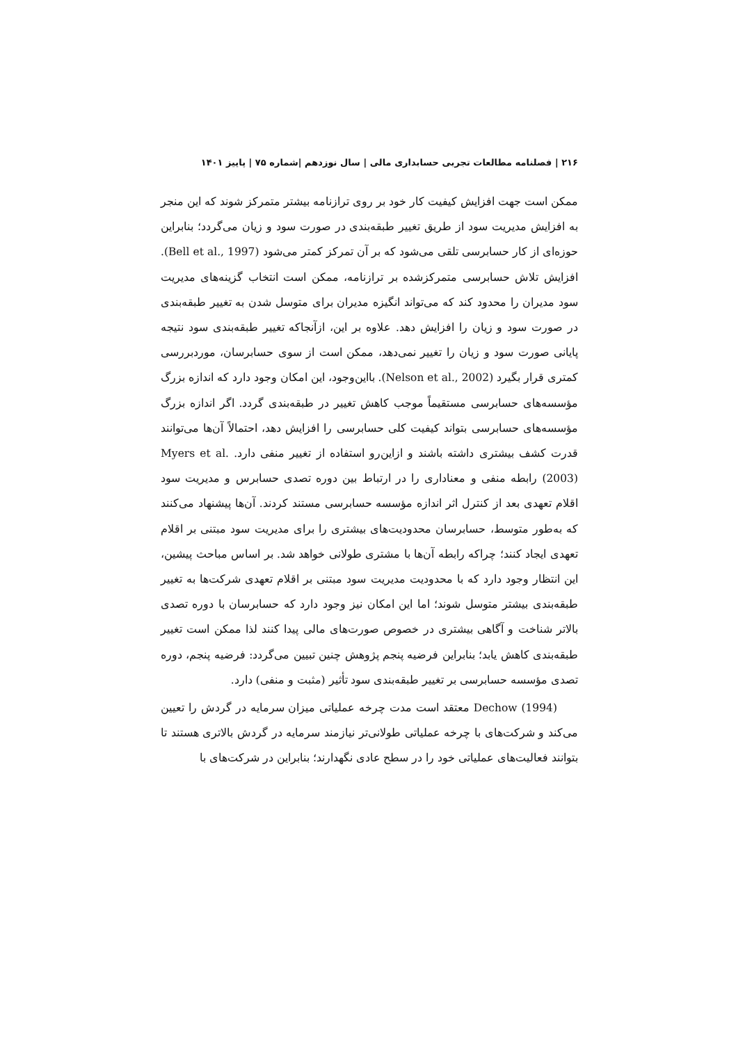۲۱۶ | فصلنامه مطالعات تجربی حسابداری مالی | سال نوزدهم |شماره ۷۵ | پاییز ۱۴۰۱
ممکن است جهت افزایش کیفیت کار خود بر روی ترازنامه بیشتر متمرکز شوند که این منجر به افزایش مدیریت سود از طریق تغییر طبقه‌بندی در صورت سود و زیان می‌گردد؛ بنابراین حوزه‌ای از کار حسابرسی تلقی می‌شود که بر آن تمرکز کمتر می‌شود (Bell et al., 1997). افزایش تلاش حسابرسی متمرکزشده بر ترازنامه، ممکن است انتخاب گزینه‌های مدیریت سود مدیران را محدود کند که می‌تواند انگیزه مدیران برای متوسل شدن به تغییر طبقه‌بندی در صورت سود و زیان را افزایش دهد. علاوه بر این، ازآنجاکه تغییر طبقه‌بندی سود نتیجه پایانی صورت سود و زیان را تغییر نمی‌دهد، ممکن است از سوی حسابرسان، موردبررسی کمتری قرار بگیرد (Nelson et al., 2002). بااین‌وجود، این امکان وجود دارد که اندازه بزرگ مؤسسه‌های حسابرسی مستقیماً موجب کاهش تغییر در طبقه‌بندی گردد. اگر اندازه بزرگ مؤسسه‌های حسابرسی بتواند کیفیت کلی حسابرسی را افزایش دهد، احتمالاً آن‌ها می‌توانند قدرت کشف بیشتری داشته باشند و ازاین‌رو استفاده از تغییر منفی دارد. Myers et al. (2003) رابطه منفی و معناداری را در ارتباط بین دوره تصدی حسابرس و مدیریت سود اقلام تعهدی بعد از کنترل اثر اندازه مؤسسه حسابرسی مستند کردند. آن‌ها پیشنهاد می‌کنند که به‌طور متوسط، حسابرسان محدودیت‌های بیشتری را برای مدیریت سود مبتنی بر اقلام تعهدی ایجاد کنند؛ چراکه رابطه آن‌ها با مشتری طولانی خواهد شد. بر اساس مباحث پیشین، این انتظار وجود دارد که با محدودیت مدیریت سود مبتنی بر اقلام تعهدی شرکت‌ها به تغییر طبقه‌بندی بیشتر متوسل شوند؛ اما این امکان نیز وجود دارد که حسابرسان با دوره تصدی بالاتر شناخت و آگاهی بیشتری در خصوص صورت‌های مالی پیدا کنند لذا ممکن است تغییر طبقه‌بندی کاهش یابد؛ بنابراین فرضیه پنجم پژوهش چنین تبیین می‌گردد: فرضیه پنجم، دوره تصدی مؤسسه حسابرسی بر تغییر طبقه‌بندی سود تأثیر (مثبت و منفی) دارد.
Dechow (1994) معتقد است مدت چرخه عملیاتی میزان سرمایه در گردش را تعیین می‌کند و شرکت‌های با چرخه عملیاتی طولانی‌تر نیازمند سرمایه در گردش بالاتری هستند تا بتوانند فعالیت‌های عملیاتی خود را در سطح عادی نگهدارند؛ بنابراین در شرکت‌های با